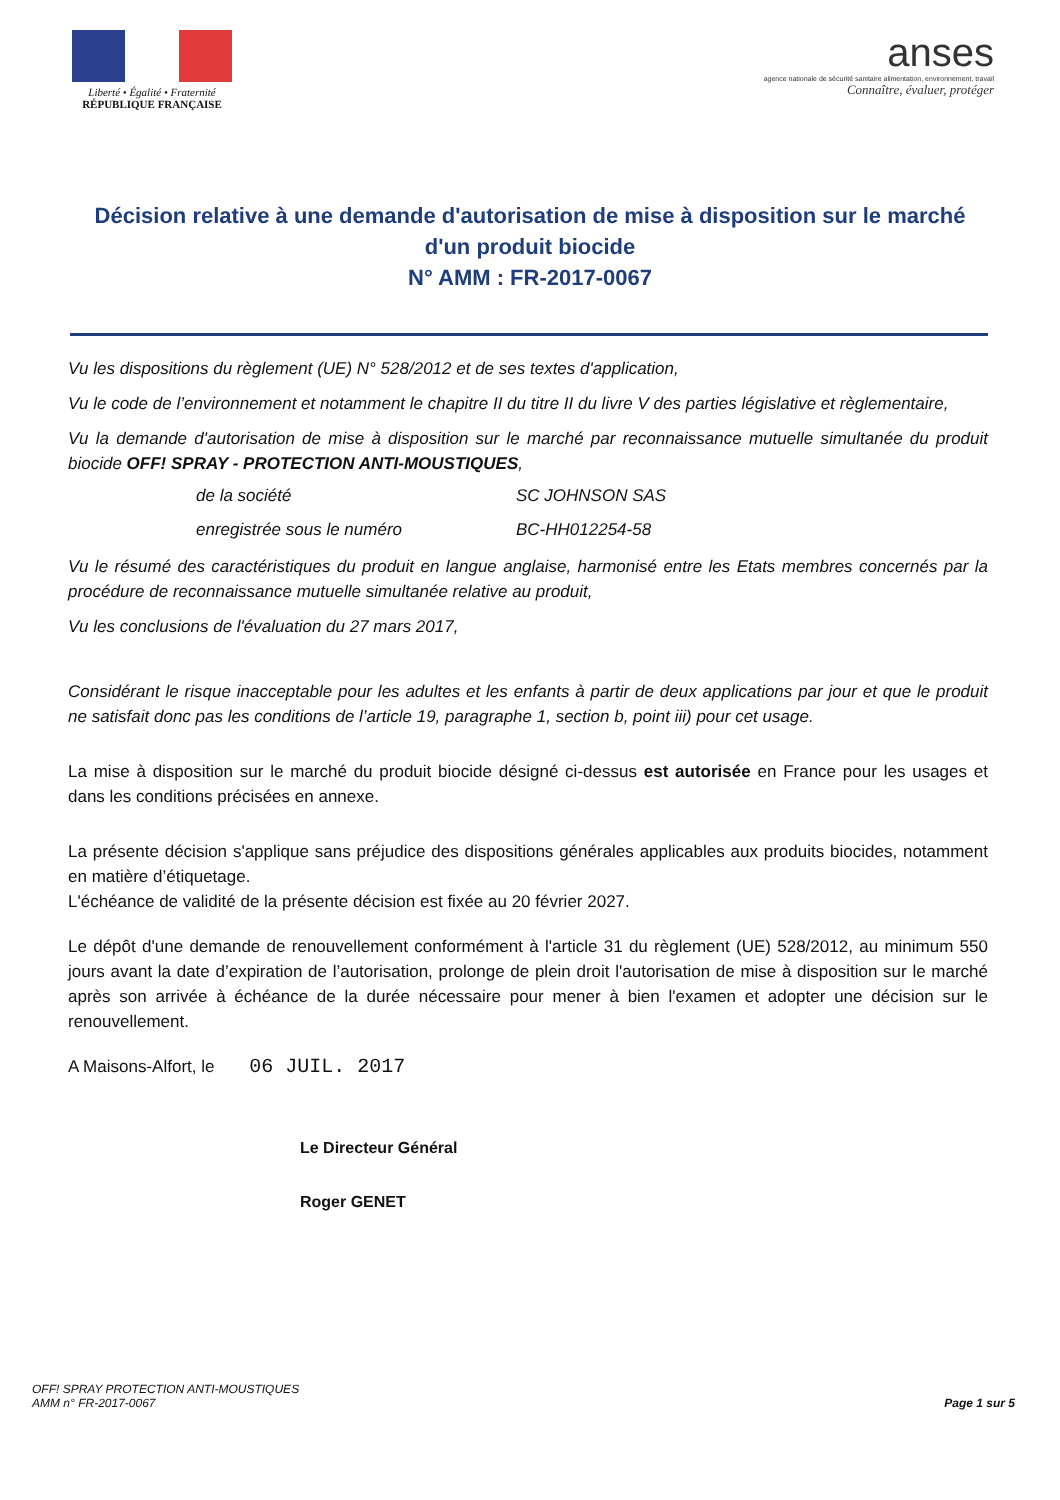Liberté • Égalité • Fraternité
RÉPUBLIQUE FRANÇAISE
anses
agence nationale de sécurité sanitaire alimentation, environnement, travail
Connaître, évaluer, protéger
Décision relative à une demande d'autorisation de mise à disposition sur le marché d'un produit biocide
N° AMM : FR-2017-0067
Vu les dispositions du règlement (UE) N° 528/2012 et de ses textes d'application,
Vu le code de l’environnement et notamment le chapitre II du titre II du livre V des parties législative et règlementaire,
Vu la demande d'autorisation de mise à disposition sur le marché par reconnaissance mutuelle simultanée du produit biocide OFF! SPRAY - PROTECTION ANTI-MOUSTIQUES,
de la société SC JOHNSON SAS
enregistrée sous le numéro BC-HH012254-58
Vu le résumé des caractéristiques du produit en langue anglaise, harmonisé entre les Etats membres concernés par la procédure de reconnaissance mutuelle simultanée relative au produit,
Vu les conclusions de l'évaluation du 27 mars 2017,
Considérant le risque inacceptable pour les adultes et les enfants à partir de deux applications par jour et que le produit ne satisfait donc pas les conditions de l’article 19, paragraphe 1, section b, point iii) pour cet usage.
La mise à disposition sur le marché du produit biocide désigné ci-dessus est autorisée en France pour les usages et dans les conditions précisées en annexe.
La présente décision s'applique sans préjudice des dispositions générales applicables aux produits biocides, notamment en matière d’étiquetage.
L'échéance de validité de la présente décision est fixée au 20 février 2027.
Le dépôt d'une demande de renouvellement conformément à l'article 31 du règlement (UE) 528/2012, au minimum 550 jours avant la date d’expiration de l’autorisation, prolonge de plein droit l'autorisation de mise à disposition sur le marché après son arrivée à échéance de la durée nécessaire pour mener à bien l'examen et adopter une décision sur le renouvellement.
A Maisons-Alfort, le 06 JUIL. 2017
Le Directeur Général
Roger GENET
OFF! SPRAY PROTECTION ANTI-MOUSTIQUES
AMM n° FR-2017-0067
Page 1 sur 5